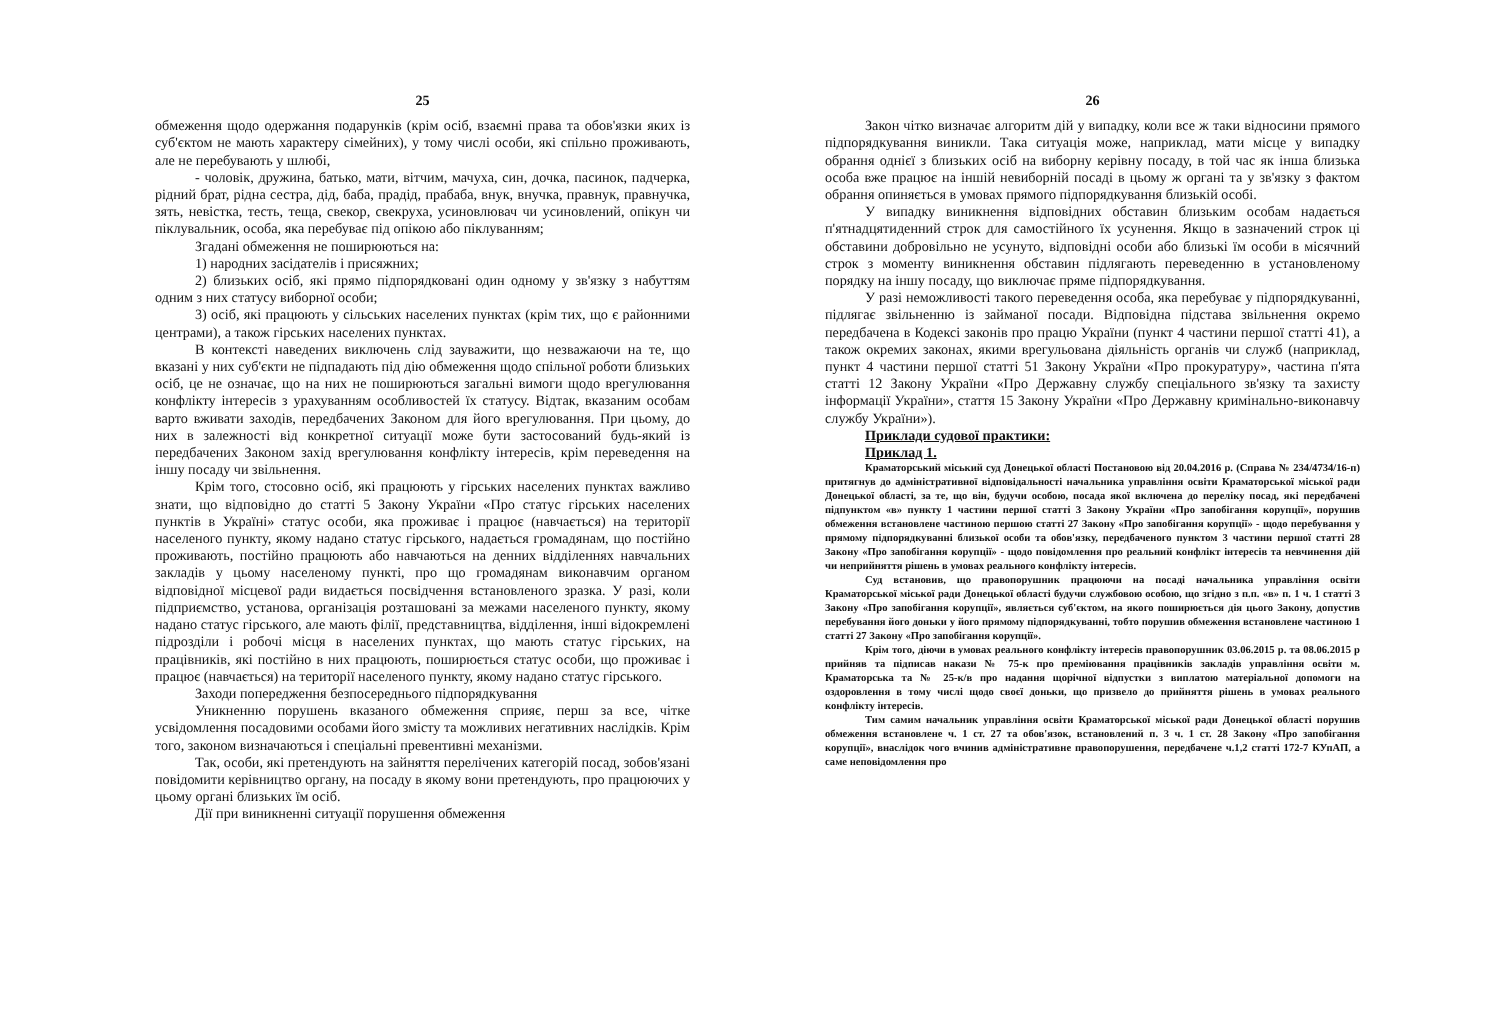25
обмеження щодо одержання подарунків (крім осіб, взаємні права та обов'язки яких із суб'єктом не мають характеру сімейних), у тому числі особи, які спільно проживають, але не перебувають у шлюбі,
- чоловік, дружина, батько, мати, вітчим, мачуха, син, дочка, пасинок, падчерка, рідний брат, рідна сестра, дід, баба, прадід, прабаба, внук, внучка, правнук, правнучка, зять, невістка, тесть, теща, свекор, свекруха, усиновлювач чи усиновлений, опікун чи піклувальник, особа, яка перебуває під опікою або піклуванням;
Згадані обмеження не поширюються на:
1) народних засідателів і присяжних;
2) близьких осіб, які прямо підпорядковані один одному у зв'язку з набуттям одним з них статусу виборної особи;
3) осіб, які працюють у сільських населених пунктах (крім тих, що є районними центрами), а також гірських населених пунктах.
В контексті наведених виключень слід зауважити, що незважаючи на те, що вказані у них суб'єкти не підпадають під дію обмеження щодо спільної роботи близьких осіб, це не означає, що на них не поширюються загальні вимоги щодо врегулювання конфлікту інтересів з урахуванням особливостей їх статусу. Відтак, вказаним особам варто вживати заходів, передбачених Законом для його врегулювання. При цьому, до них в залежності від конкретної ситуації може бути застосований будь-який із передбачених Законом захід врегулювання конфлікту інтересів, крім переведення на іншу посаду чи звільнення.
Крім того, стосовно осіб, які працюють у гірських населених пунктах важливо знати, що відповідно до статті 5 Закону України «Про статус гірських населених пунктів в Україні» статус особи, яка проживає і працює (навчається) на території населеного пункту, якому надано статус гірського, надається громадянам, що постійно проживають, постійно працюють або навчаються на денних відділеннях навчальних закладів у цьому населеному пункті, про що громадянам виконавчим органом відповідної місцевої ради видається посвідчення встановленого зразка. У разі, коли підприємство, установа, організація розташовані за межами населеного пункту, якому надано статус гірського, але мають філії, представництва, відділення, інші відокремлені підрозділи і робочі місця в населених пунктах, що мають статус гірських, на працівників, які постійно в них працюють, поширюється статус особи, що проживає і працює (навчається) на території населеного пункту, якому надано статус гірського.
Заходи попередження безпосереднього підпорядкування
Уникненню порушень вказаного обмеження сприяє, перш за все, чітке усвідомлення посадовими особами його змісту та можливих негативних наслідків. Крім того, законом визначаються і спеціальні превентивні механізми.
Так, особи, які претендують на зайняття перелічених категорій посад, зобов'язані повідомити керівництво органу, на посаду в якому вони претендують, про працюючих у цьому органі близьких їм осіб.
Дії при виникненні ситуації порушення обмеження
26
Закон чітко визначає алгоритм дій у випадку, коли все ж таки відносини прямого підпорядкування виникли. Така ситуація може, наприклад, мати місце у випадку обрання однієї з близьких осіб на виборну керівну посаду, в той час як інша близька особа вже працює на іншій невиборній посаді в цьому ж органі та у зв'язку з фактом обрання опиняється в умовах прямого підпорядкування близькій особі.
У випадку виникнення відповідних обставин близьким особам надається п'ятнадцятиденний строк для самостійного їх усунення. Якщо в зазначений строк ці обставини добровільно не усунуто, відповідні особи або близькі їм особи в місячний строк з моменту виникнення обставин підлягають переведенню в установленому порядку на іншу посаду, що виключає пряме підпорядкування.
У разі неможливості такого переведення особа, яка перебуває у підпорядкуванні, підлягає звільненню із займаної посади. Відповідна підстава звільнення окремо передбачена в Кодексі законів про працю України (пункт 4 частини першої статті 41), а також окремих законах, якими врегульована діяльність органів чи служб (наприклад, пункт 4 частини першої статті 51 Закону України «Про прокуратуру», частина п'ята статті 12 Закону України «Про Державну службу спеціального зв'язку та захисту інформації України», стаття 15 Закону України «Про Державну кримінально-виконавчу службу України»).
Приклади судової практики:
Приклад 1.
Краматорський міський суд Донецької області Постановою від 20.04.2016 р. (Справа № 234/4734/16-п) притягнув до адміністративної відповідальності начальника управління освіти Краматорської міської ради Донецької області, за те, що він, будучи особою, посада якої включена до переліку посад, які передбачені підпунктом «в» пункту 1 частини першої статті 3 Закону України «Про запобігання корупції», порушив обмеження встановлене частиною першою статті 27 Закону «Про запобігання корупції» - щодо перебування у прямому підпорядкуванні близької особи та обов'язку, передбаченого пунктом 3 частини першої статті 28 Закону «Про запобігання корупції» - щодо повідомлення про реальний конфлікт інтересів та невчинення дій чи неприйняття рішень в умовах реального конфлікту інтересів.
Суд встановив, що правопорушник працюючи на посаді начальника управління освіти Краматорської міської ради Донецької області будучи службовою особою, що згідно з п.п. «в» п. 1 ч. 1 статті 3 Закону «Про запобігання корупції», являється суб'єктом, на якого поширюється дія цього Закону, допустив перебування його доньки у його прямому підпорядкуванні, тобто порушив обмеження встановлене частиною 1 статті 27 Закону «Про запобігання корупції».
Крім того, діючи в умовах реального конфлікту інтересів правопорушник 03.06.2015 р. та 08.06.2015 р прийняв та підписав накази № 75-к про преміювання працівників закладів управління освіти м. Краматорська та № 25-к/в про надання щорічної відпустки з виплатою матеріальної допомоги на оздоровлення в тому числі щодо своєї доньки, що призвело до прийняття рішень в умовах реального конфлікту інтересів.
Тим самим начальник управління освіти Краматорської міської ради Донецької області порушив обмеження встановлене ч. 1 ст. 27 та обов'язок, встановлений п. 3 ч. 1 ст. 28 Закону «Про запобігання корупції», внаслідок чого вчинив адміністративне правопорушення, передбачене ч.1,2 статті 172-7 КУпАП, а саме неповідомлення про